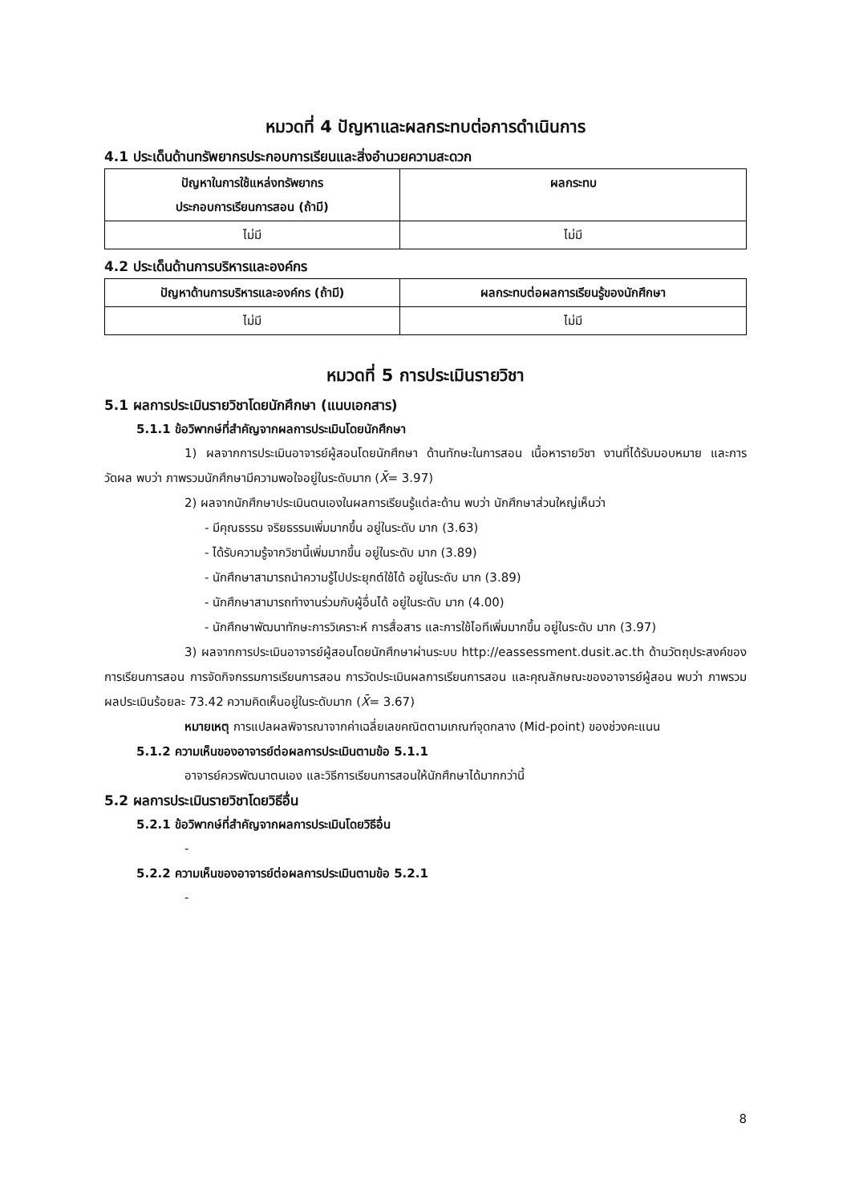หมวดที่ 4 ปัญหาและผลกระทบต่อการดำเนินการ
4.1 ประเด็นด้านทรัพยากรประกอบการเรียนและสิ่งอำนวยความสะดวก
| ปัญหาในการใช้แหล่งทรัพยากร ประกอบการเรียนการสอน (ถ้ามี) | ผลกระทบ |
| --- | --- |
| ไม่มี | ไม่มี |
4.2 ประเด็นด้านการบริหารและองค์กร
| ปัญหาด้านการบริหารและองค์กร (ถ้ามี) | ผลกระทบต่อผลการเรียนรู้ของนักศึกษา |
| --- | --- |
| ไม่มี | ไม่มี |
หมวดที่ 5 การประเมินรายวิชา
5.1 ผลการประเมินรายวิชาโดยนักศึกษา (แนบเอกสาร)
5.1.1 ข้อวิพากษ์ที่สำคัญจากผลการประเมินโดยนักศึกษา
1) ผลจากการประเมินอาจารย์ผู้สอนโดยนักศึกษา ด้านทักษะในการสอน เนื้อหารายวิชา งานที่ได้รับมอบหมาย และการวัดผล พบว่า ภาพรวมนักศึกษามีความพอใจอยู่ในระดับมาก (X̄= 3.97)
2) ผลจากนักศึกษาประเมินตนเองในผลการเรียนรู้แต่ละด้าน พบว่า นักศึกษาส่วนใหญ่เห็นว่า
- มีคุณธรรม จริยธรรมเพิ่มมากขึ้น อยู่ในระดับ มาก (3.63)
- ได้รับความรู้จากวิชานี้เพิ่มมากขึ้น อยู่ในระดับ มาก (3.89)
- นักศึกษาสามารถนำความรู้ไปประยุกต์ใช้ได้ อยู่ในระดับ มาก (3.89)
- นักศึกษาสามารถทำงานร่วมกับผู้อื่นได้ อยู่ในระดับ มาก (4.00)
- นักศึกษาพัฒนาทักษะการวิเคราะห์ การสื่อสาร และการใช้ไอทีเพิ่มมากขึ้น อยู่ในระดับ มาก (3.97)
3) ผลจากการประเมินอาจารย์ผู้สอนโดยนักศึกษาผ่านระบบ http://eassessment.dusit.ac.th ด้านวัตถุประสงค์ของการเรียนการสอน การจัดกิจกรรมการเรียนการสอน การวัดประเมินผลการเรียนการสอน และคุณลักษณะของอาจารย์ผู้สอน พบว่า ภาพรวมผลประเมินร้อยละ 73.42 ความคิดเห็นอยู่ในระดับมาก (X̄= 3.67)
หมายเหตุ การแปลผลพิจารณาจากค่าเฉลี่ยเลขคณิตตามเกณฑ์จุดกลาง (Mid-point) ของช่วงคะแนน
5.1.2 ความเห็นของอาจารย์ต่อผลการประเมินตามข้อ 5.1.1
อาจารย์ควรพัฒนาตนเอง และวิธีการเรียนการสอนให้นักศึกษาได้มากกว่านี้
5.2 ผลการประเมินรายวิชาโดยวิธีอื่น
5.2.1 ข้อวิพากษ์ที่สำคัญจากผลการประเมินโดยวิธีอื่น
-
5.2.2 ความเห็นของอาจารย์ต่อผลการประเมินตามข้อ 5.2.1
-
8